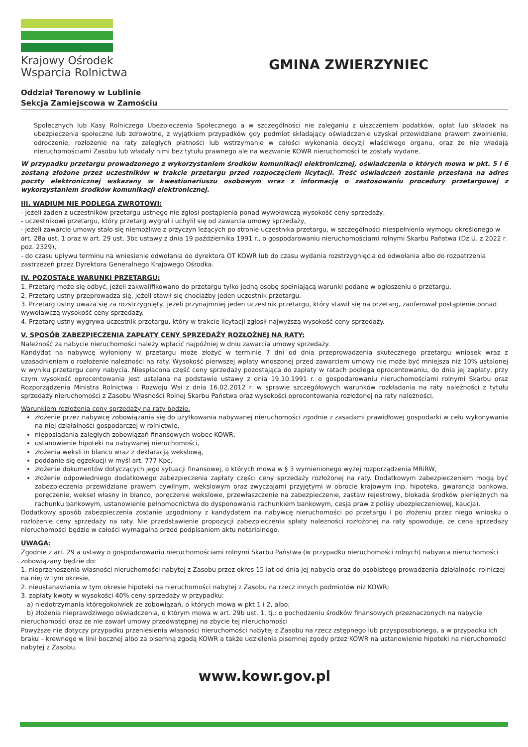Krajowy Ośrodek
Wsparcia Rolnictwa
GMINA ZWIERZYNIEC
Oddział Terenowy w Lublinie
Sekcja Zamiejscowa w Zamościu
Społecznych lub Kasy Rolniczego Ubezpieczenia Społecznego a w szczególności nie zaleganiu z uiszczeniem podatków, opłat lub składek na ubezpieczenia społeczne lub zdrowotne, z wyjątkiem przypadków gdy podmiot składający oświadczenie uzyskał przewidziane prawem zwolnienie, odroczenie, rozłożenie na raty zaległych płatności lub wstrzymanie w całości wykonania decyzji właściwego organu, oraz że nie władają nieruchomościami Zasobu lub władały nimi bez tytułu prawnego ale na wezwanie KOWR nieruchomości te zostały wydane.
W przypadku przetargu prowadzonego z wykorzystaniem środków komunikacji elektronicznej, oświadczenia o których mowa w pkt. 5 i 6 zostaną złożone przez uczestników w trakcie przetargu przed rozpoczęciem licytacji. Treść oświadczeń zostanie przesłana na adres poczty elektronicznej wskazany w kwestionariuszu osobowym wraz z informacją o zastosowaniu procedury przetargowej z wykorzystaniem środków komunikacji elektronicznej.
III. WADIUM NIE PODLEGA ZWROTOWI:
- jeżeli żaden z uczestników przetargu ustnego nie zgłosi postąpienia ponad wywoławczą wysokość ceny sprzedaży,
- uczestnikowi przetargu, który przetarg wygrał i uchylił się od zawarcia umowy sprzedaży,
- jeżeli zawarcie umowy stało się niemożliwe z przyczyn leżących po stronie uczestnika przetargu, w szczególności niespełnienia wymogu określonego w art. 28a ust. 1 oraz w art. 29 ust. 3bc ustawy z dnia 19 października 1991 r., o gospodarowaniu nieruchomościami rolnymi Skarbu Państwa (Dz.U. z 2022 r. poz. 2329),
- do czasu upływu terminu na wniesienie odwołania do dyrektora OT KOWR lub do czasu wydania rozstrzygnięcia od odwołania albo do rozpatrzenia zastrzeżeń przez Dyrektora Generalnego Krajowego Ośrodka.
IV. POZOSTAŁE WARUNKI PRZETARGU:
1. Przetarg może się odbyć, jeżeli zakwalifikowano do przetargu tylko jedną osobę spełniającą warunki podane w ogłoszeniu o przetargu.
2. Przetarg ustny przeprowadza się, jeżeli stawił się chociażby jeden uczestnik przetargu.
3. Przetarg ustny uważa się za rozstrzygnięty, jeżeli przynajmniej jeden uczestnik przetargu, który stawił się na przetarg, zaoferował postąpienie ponad wywoławczą wysokość ceny sprzedaży.
4. Przetarg ustny wygrywa uczestnik przetargu, który w trakcie licytacji zgłosił najwyższą wysokość ceny sprzedaży.
V. SPOSÓB ZABEZPIECZENIA ZAPŁATY CENY SPRZEDAŻY ROZŁOŻNEJ NA RATY:
Należność za nabycie nieruchomości należy wpłacić najpóźniej w dniu zawarcia umowy sprzedaży.
Kandydat na nabywcę wyłoniony w przetargu może złożyć w terminie 7 dni od dnia przeprowadzenia skutecznego przetargu wniosek wraz z uzasadnieniem o rozłożenie należności na raty. Wysokość pierwszej wpłaty wnoszonej przed zawarciem umowy nie może być mniejsza niż 10% ustalonej w wyniku przetargu ceny nabycia. Niespłacona część ceny sprzedaży pozostająca do zapłaty w ratach podlega oprocentowaniu, do dnia jej zapłaty, przy czym wysokość oprocentowania jest ustalana na podstawie ustawy z dnia 19.10.1991 r. o gospodarowaniu nieruchomościami rolnymi Skarbu oraz Rozporządzenia Ministra Rolnictwa i Rozwoju Wsi z dnia 16.02.2012 r. w sprawie szczegółowych warunków rozkładania na raty należności z tytułu sprzedaży nieruchomości z Zasobu Własności Rolnej Skarbu Państwa oraz wysokości oprocentowania rozłożonej na raty należności.
Warunkiem rozłożenia ceny sprzedaży na raty będzie:
złożenie przez nabywcę zobowiązania się do użytkowania nabywanej nieruchomości zgodnie z zasadami prawidłowej gospodarki w celu wykonywania na niej działalności gospodarczej w rolnictwie,
nieposiadania zaległych zobowiązań finansowych wobec KOWR,
ustanowienie hipoteki na nabywanej nieruchomości,
złożenia weksli in blanco wraz z deklaracją wekslową,
poddanie się egzekucji w myśl art. 777 Kpc,
złożenie dokumentów dotyczących jego sytuacji finansowej, o których mowa w § 3 wymienionego wyżej rozporządzenia MRiRW,
złożenie odpowiedniego dodatkowego zabezpieczenia zapłaty części ceny sprzedaży rozłożonej na raty. Dodatkowym zabezpieczeniem mogą być zabezpieczenia przewidziane prawem cywilnym, wekslowym oraz zwyczajami przyjętymi w obrocie krajowym (np. hipoteka, gwarancja bankowa, poręczenie, weksel własny in blanco, poręczenie wekslowe, przewłaszczenie na zabezpieczenie, zastaw rejestrowy, blokada środków pieniężnych na rachunku bankowym, ustanowienie pełnomocnictwa do dysponowania rachunkiem bankowym, cesja praw z polisy ubezpieczeniowej, kaucja).
Dodatkowy sposób zabezpieczenia zostanie uzgodniony z kandydatem na nabywcę nieruchomości po przetargu i po złożeniu przez niego wniosku o rozłożenie ceny sprzedaży na raty. Nie przedstawienie propozycji zabezpieczenia spłaty należności rozłożonej na raty spowoduje, że cena sprzedaży nieruchomości będzie w całości wymagalna przed podpisaniem aktu notarialnego.
UWAGA:
Zgodnie z art. 29 a ustawy o gospodarowaniu nieruchomościami rolnymi Skarbu Państwa (w przypadku nieruchomości rolnych) nabywca nieruchomości zobowiązany będzie do:
1. nieprzenoszenia własności nieruchomości nabytej z Zasobu przez okres 15 lat od dnia jej nabycia oraz do osobistego prowadzenia działalności rolniczej na niej w tym okresie,
2. nieustanawiania w tym okresie hipoteki na nieruchomości nabytej z Zasobu na rzecz innych podmiotów niż KOWR;
3. zapłaty kwoty w wysokości 40% ceny sprzedaży w przypadku:
a) niedotrzymania któregokolwiek ze zobowiązań, o których mowa w pkt 1 i 2, albo;
b) złożenia nieprawdziwego oświadczenia, o którym mowa w art. 29b ust. 1, tj.: o pochodzeniu środków finansowych przeznaczonych na nabycie nieruchomości oraz że nie zawarł umowy przedwstępnej na zbycie tej nieruchomości
Powyższe nie dotyczy przypadku przeniesienia własności nieruchomości nabytej z Zasobu na rzecz zstępnego lub przysposobionego, a w przypadku ich braku – krewnego w linii bocznej albo za pisemną zgodą KOWR a także udzielenia pisemnej zgody przez KOWR na ustanowienie hipoteki na nieruchomości nabytej z Zasobu.
www.kowr.gov.pl